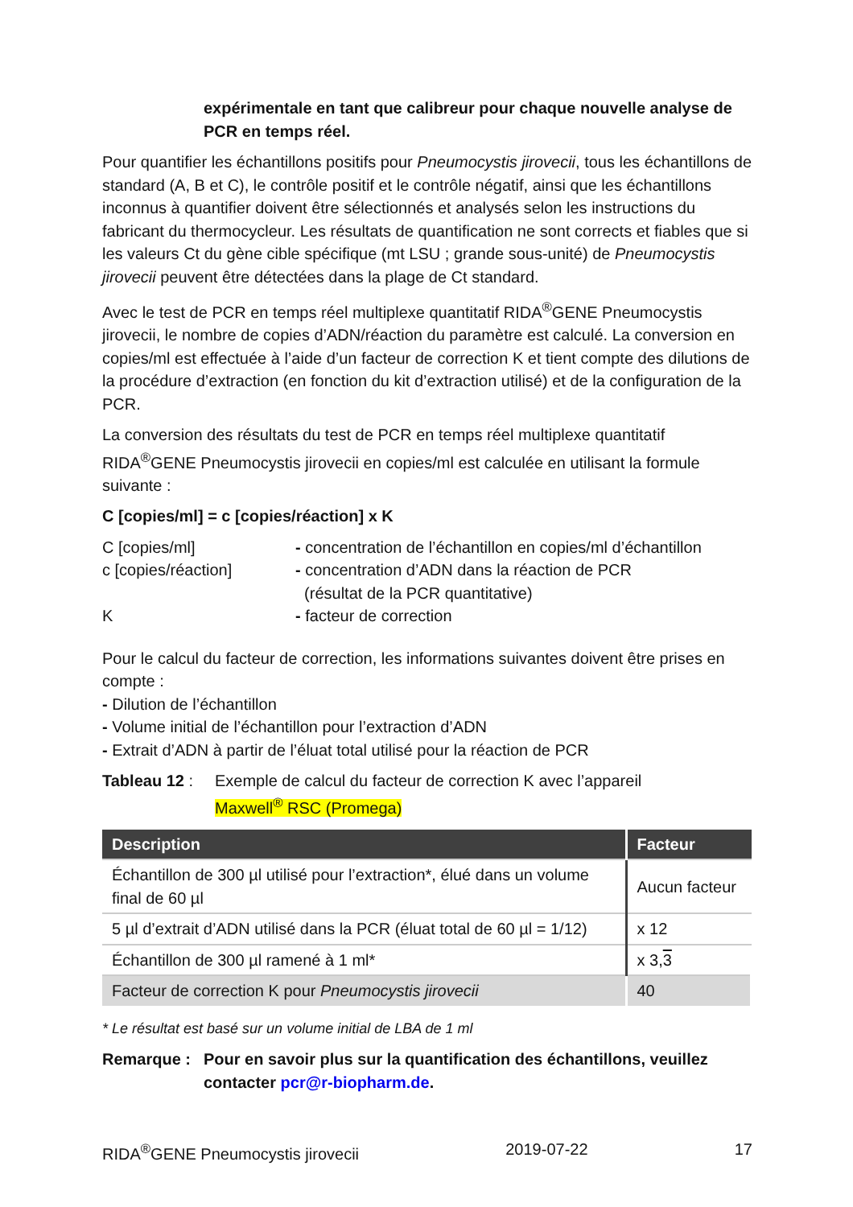expérimentale en tant que calibreur pour chaque nouvelle analyse de PCR en temps réel.
Pour quantifier les échantillons positifs pour Pneumocystis jirovecii, tous les échantillons de standard (A, B et C), le contrôle positif et le contrôle négatif, ainsi que les échantillons inconnus à quantifier doivent être sélectionnés et analysés selon les instructions du fabricant du thermocycleur. Les résultats de quantification ne sont corrects et fiables que si les valeurs Ct du gène cible spécifique (mt LSU ; grande sous-unité) de Pneumocystis jirovecii peuvent être détectées dans la plage de Ct standard.
Avec le test de PCR en temps réel multiplexe quantitatif RIDA<sup>®</sup>GENE Pneumocystis jirovecii, le nombre de copies d’ADN/réaction du paramètre est calculé. La conversion en copies/ml est effectuée à l’aide d’un facteur de correction K et tient compte des dilutions de la procédure d’extraction (en fonction du kit d’extraction utilisé) et de la configuration de la PCR.
La conversion des résultats du test de PCR en temps réel multiplexe quantitatif RIDA<sup>®</sup>GENE Pneumocystis jirovecii en copies/ml est calculée en utilisant la formule suivante :
C [copies/ml] = c [copies/réaction] x K
C [copies/ml] - concentration de l’échantillon en copies/ml d’échantillon
c [copies/réaction] - concentration d’ADN dans la réaction de PCR
(résultat de la PCR quantitative)
K - facteur de correction
Pour le calcul du facteur de correction, les informations suivantes doivent être prises en compte :
- Dilution de l’échantillon
- Volume initial de l’échantillon pour l’extraction d’ADN
- Extrait d’ADN à partir de l’éluat total utilisé pour la réaction de PCR
Tableau 12 :
Exemple de calcul du facteur de correction K avec l’appareil
Maxwell<sup>®</sup> RSC (Promega)
| Description | Facteur |
| --- | --- |
| Échantillon de 300 µl utilisé pour l’extraction*, élué dans un volume final de 60 µl | Aucun facteur |
| 5 µl d’extrait d’ADN utilisé dans la PCR (éluat total de 60 µl = 1/12) | x 12 |
| Échantillon de 300 µl ramené à 1 ml* | x 3, 3 |
| Facteur de correction K pour Pneumocystis jirovecii | 40 |
* Le résultat est basé sur un volume initial de LBA de 1 ml
Remarque : Pour en savoir plus sur la quantification des échantillons, veuillez contacter pcr@r-biopharm.de.
RIDA<sup>®</sup>GENE Pneumocystis jirovecii 2019-07-22 17